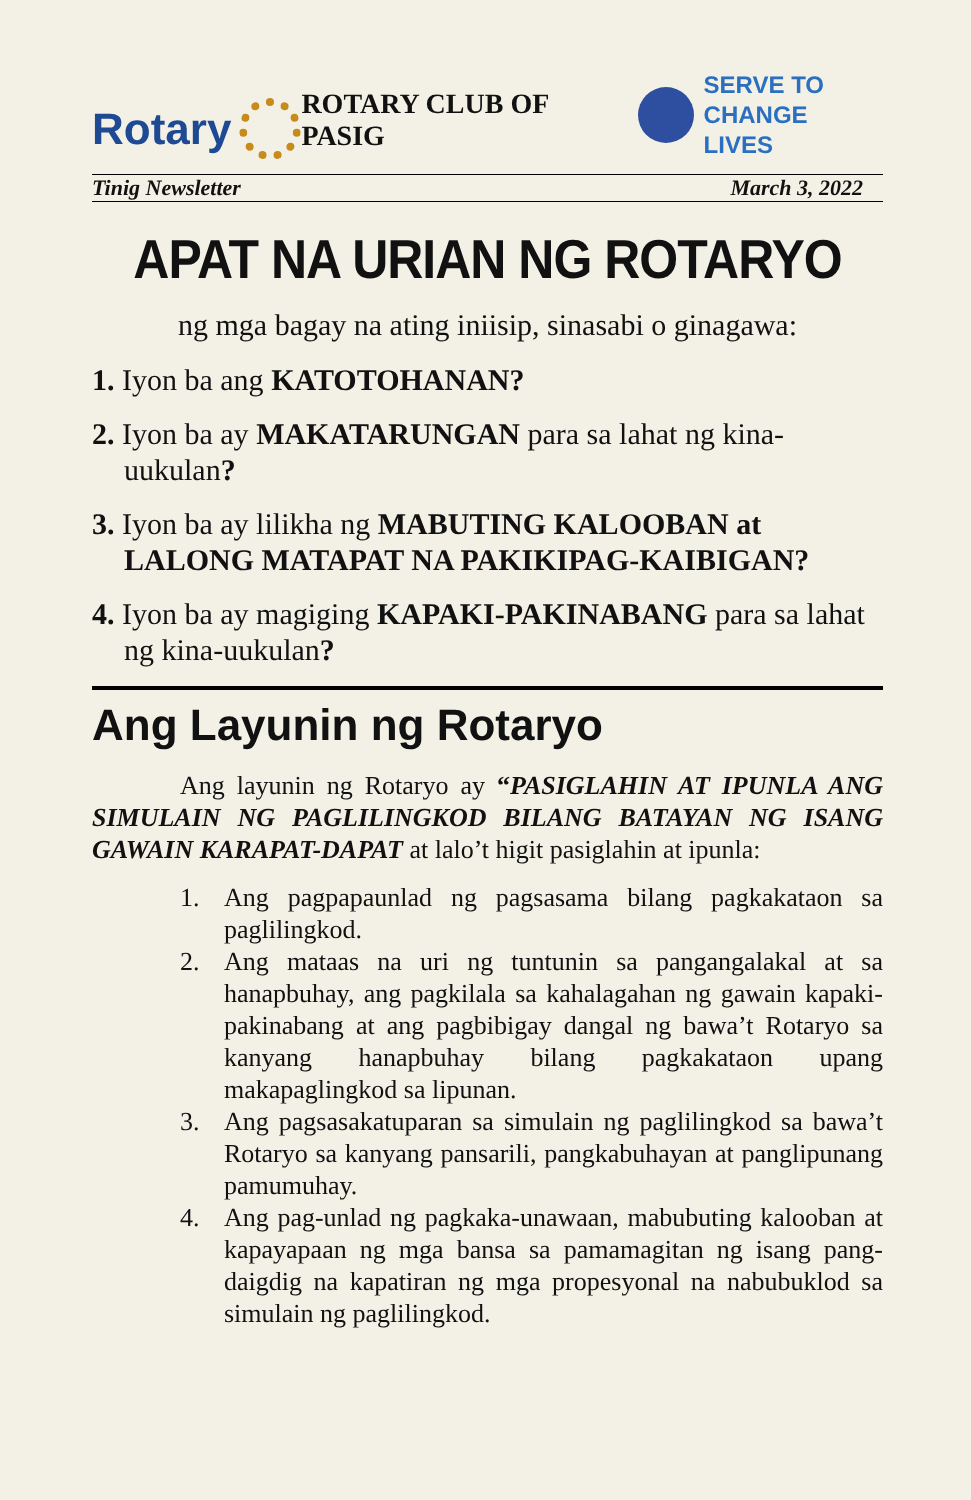Rotary
ROTARY CLUB OF PASIG
SERVE TO
CHANGE LIVES
Tinig Newsletter March 3, 2022
APAT NA URIAN NG ROTARYO
ng mga bagay na ating iniisip, sinasabi o ginagawa:
1. Iyon ba ang KATOTOHANAN?
2. Iyon ba ay MAKATARUNGAN para sa lahat ng kina-uukulan?
3. Iyon ba ay lilikha ng MABUTING KALOOBAN at LALONG MATAPAT NA PAKIKIPAG-KAIBIGAN?
4. Iyon ba ay magiging KAPAKI-PAKINABANG para sa lahat ng kina-uukulan?
Ang Layunin ng Rotaryo
Ang layunin ng Rotaryo ay “PASIGLAHIN AT IPUNLA ANG SIMULAIN NG PAGLILINGKOD BILANG BATAYAN NG ISANG GAWAIN KARAPAT-DAPAT at lalo’t higit pasiglahin at ipunla:
1. Ang pagpapaunlad ng pagsasama bilang pagkakataon sa paglilingkod.
2. Ang mataas na uri ng tuntunin sa pangangalakal at sa hanapbuhay, ang pagkilala sa kahalagahan ng gawain kapaki-pakinabang at ang pagbibigay dangal ng bawa’t Rotaryo sa kanyang hanapbuhay bilang pagkakataon upang makapaglingkod sa lipunan.
3. Ang pagsasakatuparan sa simulain ng paglilingkod sa bawa’t Rotaryo sa kanyang pansarili, pangkabuhayan at panglipunang pamumuhay.
4. Ang pag-unlad ng pagkaka-unawaan, mabubuting kalooban at kapayapaan ng mga bansa sa pamamagitan ng isang pang-daigdig na kapatiran ng mga propesyonal na nabubuklod sa simulain ng paglilingkod.